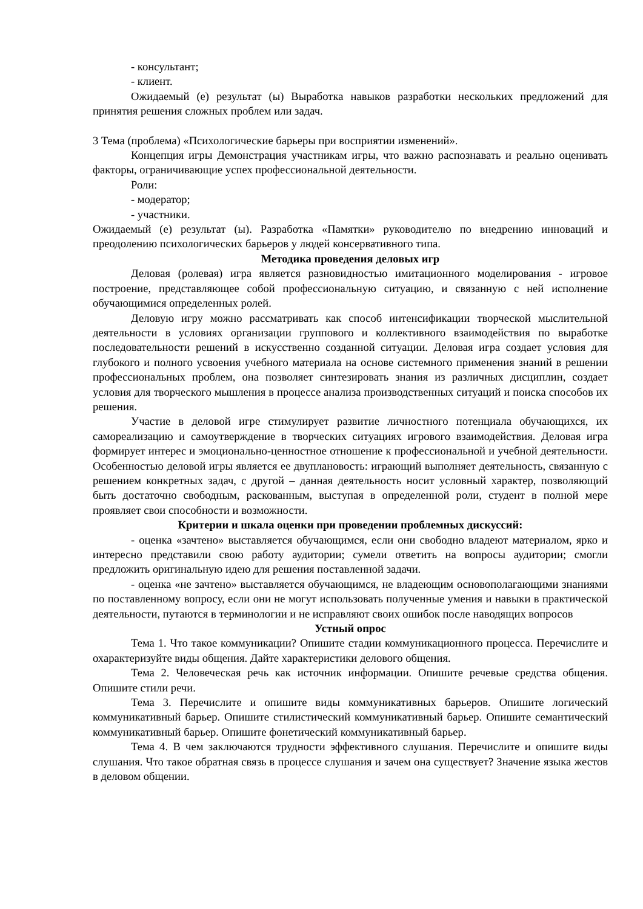- консультант;
- клиент.
Ожидаемый (е) результат (ы) Выработка навыков разработки нескольких предложений для принятия решения сложных проблем или задач.
3 Тема (проблема) «Психологические барьеры при восприятии изменений».
Концепция игры Демонстрация участникам игры, что важно распознавать и реально оценивать факторы, ограничивающие успех профессиональной деятельности.
Роли:
- модератор;
- участники.
Ожидаемый (е) результат (ы). Разработка «Памятки» руководителю по внедрению инноваций и преодолению психологических барьеров у людей консервативного типа.
Методика проведения деловых игр
Деловая (ролевая) игра является разновидностью имитационного моделирования - игровое построение, представляющее собой профессиональную ситуацию, и связанную с ней исполнение обучающимися определенных ролей.
Деловую игру можно рассматривать как способ интенсификации творческой мыслительной деятельности в условиях организации группового и коллективного взаимодействия по выработке последовательности решений в искусственно созданной ситуации. Деловая игра создает условия для глубокого и полного усвоения учебного материала на основе системного применения знаний в решении профессиональных проблем, она позволяет синтезировать знания из различных дисциплин, создает условия для творческого мышления в процессе анализа производственных ситуаций и поиска способов их решения.
Участие в деловой игре стимулирует развитие личностного потенциала обучающихся, их самореализацию и самоутверждение в творческих ситуациях игрового взаимодействия. Деловая игра формирует интерес и эмоционально-ценностное отношение к профессиональной и учебной деятельности. Особенностью деловой игры является ее двуплановость: играющий выполняет деятельность, связанную с решением конкретных задач, с другой – данная деятельность носит условный характер, позволяющий быть достаточно свободным, раскованным, выступая в определенной роли, студент в полной мере проявляет свои способности и возможности.
Критерии и шкала оценки при проведении проблемных дискуссий:
- оценка «зачтено» выставляется обучающимся, если они свободно владеют материалом, ярко и интересно представили свою работу аудитории; сумели ответить на вопросы аудитории; смогли предложить оригинальную идею для решения поставленной задачи.
- оценка «не зачтено» выставляется обучающимся, не владеющим основополагающими знаниями по поставленному вопросу, если они не могут использовать полученные умения и навыки в практической деятельности, путаются в терминологии и не исправляют своих ошибок после наводящих вопросов
Устный опрос
Тема 1. Что такое коммуникации? Опишите стадии коммуникационного процесса. Перечислите и охарактеризуйте виды общения. Дайте характеристики делового общения.
Тема 2. Человеческая речь как источник информации. Опишите речевые средства общения. Опишите стили речи.
Тема 3. Перечислите и опишите виды коммуникативных барьеров. Опишите логический коммуникативный барьер. Опишите стилистический коммуникативный барьер. Опишите семантический коммуникативный барьер. Опишите фонетический коммуникативный барьер.
Тема 4. В чем заключаются трудности эффективного слушания. Перечислите и опишите виды слушания. Что такое обратная связь в процессе слушания и зачем она существует? Значение языка жестов в деловом общении.